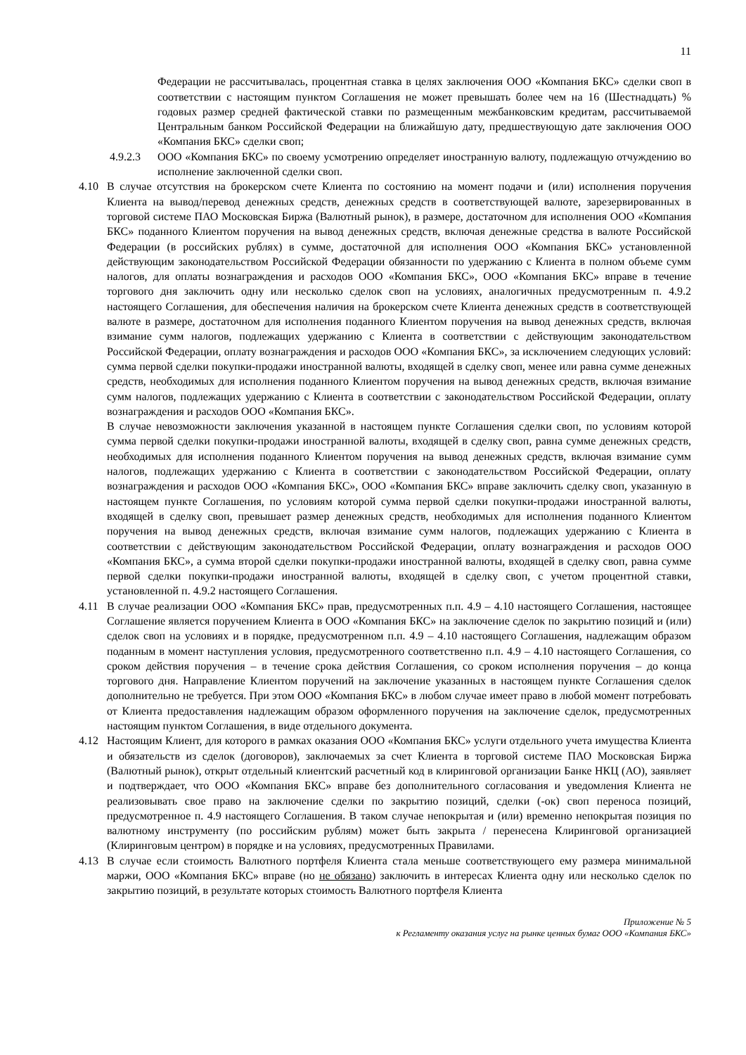11
Федерации не рассчитывалась, процентная ставка в целях заключения ООО «Компания БКС» сделки своп в соответствии с настоящим пунктом Соглашения не может превышать более чем на 16 (Шестнадцать) % годовых размер средней фактической ставки по размещенным межбанковским кредитам, рассчитываемой Центральным банком Российской Федерации на ближайшую дату, предшествующую дате заключения ООО «Компания БКС» сделки своп;
4.9.2.3 ООО «Компания БКС» по своему усмотрению определяет иностранную валюту, подлежащую отчуждению во исполнение заключенной сделки своп.
4.10 В случае отсутствия на брокерском счете Клиента по состоянию на момент подачи и (или) исполнения поручения Клиента на вывод/перевод денежных средств, денежных средств в соответствующей валюте, зарезервированных в торговой системе ПАО Московская Биржа (Валютный рынок), в размере, достаточном для исполнения ООО «Компания БКС» поданного Клиентом поручения на вывод денежных средств, включая денежные средства в валюте Российской Федерации (в российских рублях) в сумме, достаточной для исполнения ООО «Компания БКС» установленной действующим законодательством Российской Федерации обязанности по удержанию с Клиента в полном объеме сумм налогов, для оплаты вознаграждения и расходов ООО «Компания БКС», ООО «Компания БКС» вправе в течение торгового дня заключить одну или несколько сделок своп на условиях, аналогичных предусмотренным п. 4.9.2 настоящего Соглашения, для обеспечения наличия на брокерском счете Клиента денежных средств в соответствующей валюте в размере, достаточном для исполнения поданного Клиентом поручения на вывод денежных средств, включая взимание сумм налогов, подлежащих удержанию с Клиента в соответствии с действующим законодательством Российской Федерации, оплату вознаграждения и расходов ООО «Компания БКС», за исключением следующих условий: сумма первой сделки покупки-продажи иностранной валюты, входящей в сделку своп, менее или равна сумме денежных средств, необходимых для исполнения поданного Клиентом поручения на вывод денежных средств, включая взимание сумм налогов, подлежащих удержанию с Клиента в соответствии с законодательством Российской Федерации, оплату вознаграждения и расходов ООО «Компания БКС».
В случае невозможности заключения указанной в настоящем пункте Соглашения сделки своп, по условиям которой сумма первой сделки покупки-продажи иностранной валюты, входящей в сделку своп, равна сумме денежных средств, необходимых для исполнения поданного Клиентом поручения на вывод денежных средств, включая взимание сумм налогов, подлежащих удержанию с Клиента в соответствии с законодательством Российской Федерации, оплату вознаграждения и расходов ООО «Компания БКС», ООО «Компания БКС» вправе заключить сделку своп, указанную в настоящем пункте Соглашения, по условиям которой сумма первой сделки покупки-продажи иностранной валюты, входящей в сделку своп, превышает размер денежных средств, необходимых для исполнения поданного Клиентом поручения на вывод денежных средств, включая взимание сумм налогов, подлежащих удержанию с Клиента в соответствии с действующим законодательством Российской Федерации, оплату вознаграждения и расходов ООО «Компания БКС», а сумма второй сделки покупки-продажи иностранной валюты, входящей в сделку своп, равна сумме первой сделки покупки-продажи иностранной валюты, входящей в сделку своп, с учетом процентной ставки, установленной п. 4.9.2 настоящего Соглашения.
4.11 В случае реализации ООО «Компания БКС» прав, предусмотренных п.п. 4.9 – 4.10 настоящего Соглашения, настоящее Соглашение является поручением Клиента в ООО «Компания БКС» на заключение сделок по закрытию позиций и (или) сделок своп на условиях и в порядке, предусмотренном п.п. 4.9 – 4.10 настоящего Соглашения, надлежащим образом поданным в момент наступления условия, предусмотренного соответственно п.п. 4.9 – 4.10 настоящего Соглашения, со сроком действия поручения – в течение срока действия Соглашения, со сроком исполнения поручения – до конца торгового дня. Направление Клиентом поручений на заключение указанных в настоящем пункте Соглашения сделок дополнительно не требуется. При этом ООО «Компания БКС» в любом случае имеет право в любой момент потребовать от Клиента предоставления надлежащим образом оформленного поручения на заключение сделок, предусмотренных настоящим пунктом Соглашения, в виде отдельного документа.
4.12 Настоящим Клиент, для которого в рамках оказания ООО «Компания БКС» услуги отдельного учета имущества Клиента и обязательств из сделок (договоров), заключаемых за счет Клиента в торговой системе ПАО Московская Биржа (Валютный рынок), открыт отдельный клиентский расчетный код в клиринговой организации Банке НКЦ (АО), заявляет и подтверждает, что ООО «Компания БКС» вправе без дополнительного согласования и уведомления Клиента не реализовывать свое право на заключение сделки по закрытию позиций, сделки (-ок) своп переноса позиций, предусмотренное п. 4.9 настоящего Соглашения. В таком случае непокрытая и (или) временно непокрытая позиция по валютному инструменту (по российским рублям) может быть закрыта / перенесена Клиринговой организацией (Клиринговым центром) в порядке и на условиях, предусмотренных Правилами.
4.13 В случае если стоимость Валютного портфеля Клиента стала меньше соответствующего ему размера минимальной маржи, ООО «Компания БКС» вправе (но не обязано) заключить в интересах Клиента одну или несколько сделок по закрытию позиций, в результате которых стоимость Валютного портфеля Клиента
Приложение № 5
к Регламенту оказания услуг на рынке ценных бумаг ООО «Компания БКС»